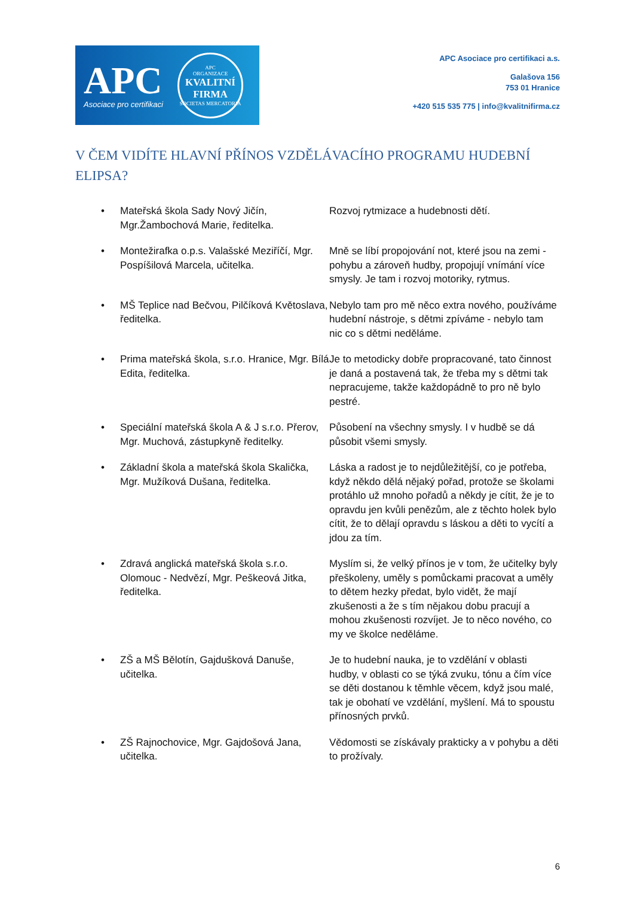APC
Asociace pro certifikaci
APC
ORGANIZACE
KVALITNÍ FIRMA
SOCIETAS MERCATORIA
APC Asociace pro certifikaci a.s.
Galašova 156
753 01 Hranice
+420 515 535 775 | info@kvalitnifirma.cz
V ČEM VIDÍTE HLAVNÍ PŘÍNOS VZDĚLÁVACÍHO PROGRAMU HUDEBNÍ ELIPSA?
| • Mateřská škola Sady Nový Jičín, Mgr.Žambochová Marie, ředitelka. | Rozvoj rytmizace a hudebnosti dětí. |
| • Montežirafka o.p.s. Valašské Meziříčí, Mgr. Pospíšilová Marcela, učitelka. | Mně se líbí propojování not, které jsou na zemi - pohybu a zároveň hudby, propojují vnímání více smysly. Je tam i rozvoj motoriky, rytmus. |
| • MŠ Teplice nad Bečvou, Pilčíková Květoslava, ředitelka. | Nebylo tam pro mě něco extra nového, používáme hudební nástroje, s dětmi zpíváme - nebylo tam nic co s dětmi neděláme. |
| • Prima mateřská škola, s.r.o. Hranice, Mgr. Bílá Edita, ředitelka. | Je to metodicky dobře propracované, tato činnost je daná a postavená tak, že třeba my s dětmi tak nepracujeme, takže každopádně to pro ně bylo pestré. |
| • Speciální mateřská škola A & J s.r.o. Přerov, Mgr. Muchová, zástupkyně ředitelky. | Působení na všechny smysly. I v hudbě se dá působit všemi smysly. |
| • Základní škola a mateřská škola Skalička, Mgr. Mužíková Dušana, ředitelka. | Láska a radost je to nejdůležitější, co je potřeba, když někdo dělá nějaký pořad, protože se školami protáhlo už mnoho pořadů a někdy je cítit, že je to opravdu jen kvůli penězům, ale z těchto holek bylo cítit, že to dělají opravdu s láskou a děti to vycítí a jdou za tím. |
| • Zdravá anglická mateřská škola s.r.o. Olomouc - Nedvězí, Mgr. Peškeová Jitka, ředitelka. | Myslím si, že velký přínos je v tom, že učitelky byly přeškoleny, uměly s pomůckami pracovat a uměly to dětem hezky předat, bylo vidět, že mají zkušenosti a že s tím nějakou dobu pracují a mohou zkušenosti rozvíjet. Je to něco nového, co my ve školce neděláme. |
| • ZŠ a MŠ Bělotín, Gajdušková Danuše, učitelka. | Je to hudební nauka, je to vzdělání v oblasti hudby, v oblasti co se týká zvuku, tónu a čím více se děti dostanou k těmhle věcem, když jsou malé, tak je obohatí ve vzdělání, myšlení. Má to spoustu přínosných prvků. |
| • ZŠ Rajnochovice, Mgr. Gajdošová Jana, učitelka. | Vědomosti se získávaly prakticky a v pohybu a děti to prožívaly. |
6